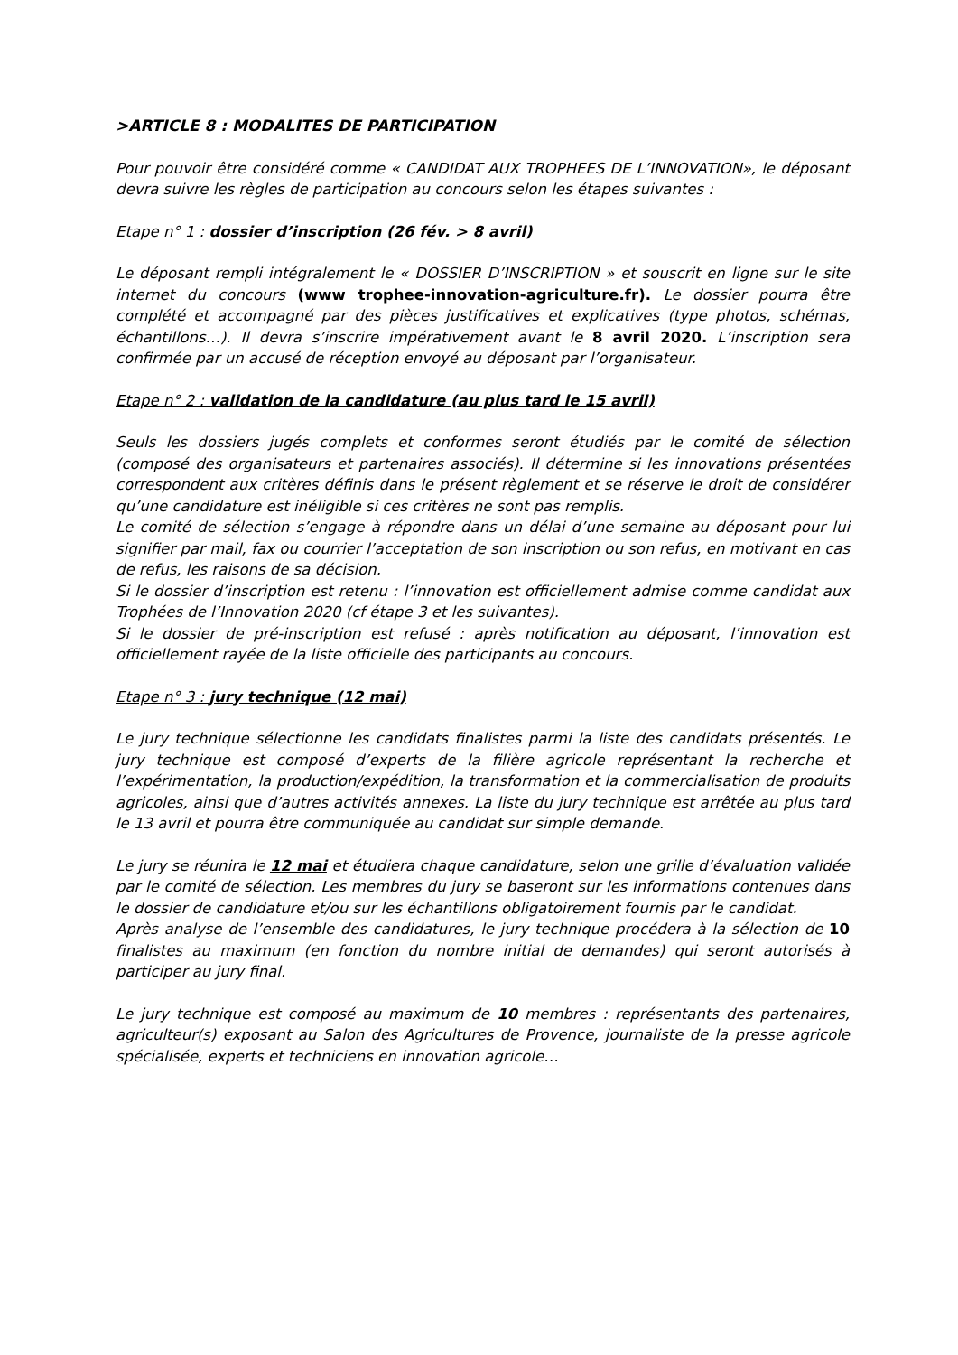>ARTICLE 8 : MODALITES DE PARTICIPATION
Pour pouvoir être considéré comme « CANDIDAT AUX TROPHEES DE L’INNOVATION», le déposant devra suivre les règles de participation au concours selon les étapes suivantes :
Etape n° 1 : dossier d’inscription (26 fév. > 8 avril)
Le déposant rempli intégralement le « DOSSIER D’INSCRIPTION » et souscrit en ligne sur le site internet du concours (www trophee-innovation-agriculture.fr). Le dossier pourra être complété et accompagné par des pièces justificatives et explicatives (type photos, schémas, échantillons…). Il devra s’inscrire impérativement avant le 8 avril 2020. L’inscription sera confirmée par un accusé de réception envoyé au déposant par l’organisateur.
Etape n° 2 : validation de la candidature (au plus tard le 15 avril)
Seuls les dossiers jugés complets et conformes seront étudiés par le comité de sélection (composé des organisateurs et partenaires associés). Il détermine si les innovations présentées correspondent aux critères définis dans le présent règlement et se réserve le droit de considérer qu’une candidature est inéligible si ces critères ne sont pas remplis.
Le comité de sélection s’engage à répondre dans un délai d’une semaine au déposant pour lui signifier par mail, fax ou courrier l’acceptation de son inscription ou son refus, en motivant en cas de refus, les raisons de sa décision.
Si le dossier d’inscription est retenu : l’innovation est officiellement admise comme candidat aux Trophées de l’Innovation 2020 (cf étape 3 et les suivantes).
Si le dossier de pré-inscription est refusé : après notification au déposant, l’innovation est officiellement rayée de la liste officielle des participants au concours.
Etape n° 3 : jury technique (12 mai)
Le jury technique sélectionne les candidats finalistes parmi la liste des candidats présentés. Le jury technique est composé d’experts de la filière agricole représentant la recherche et l’expérimentation, la production/expédition, la transformation et la commercialisation de produits agricoles, ainsi que d’autres activités annexes. La liste du jury technique est arrêtée au plus tard le 13 avril et pourra être communiquée au candidat sur simple demande.
Le jury se réunira le 12 mai et étudiera chaque candidature, selon une grille d’évaluation validée par le comité de sélection. Les membres du jury se baseront sur les informations contenues dans le dossier de candidature et/ou sur les échantillons obligatoirement fournis par le candidat.
Après analyse de l’ensemble des candidatures, le jury technique procédera à la sélection de 10 finalistes au maximum (en fonction du nombre initial de demandes) qui seront autorisés à participer au jury final.
Le jury technique est composé au maximum de 10 membres : représentants des partenaires, agriculteur(s) exposant au Salon des Agricultures de Provence, journaliste de la presse agricole spécialisée, experts et techniciens en innovation agricole…